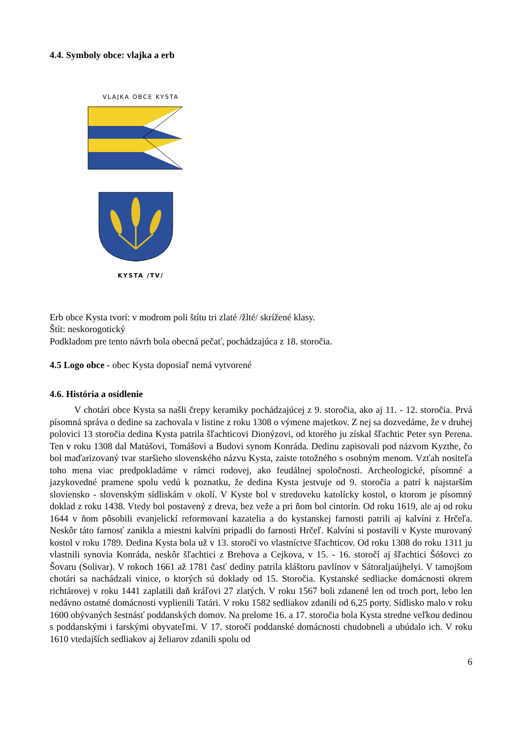4.4. Symboly obce: vlajka a erb
VLAJKA OBCE KYSTA
KYSTA /TV/
Erb obce Kysta tvorí: v modrom poli štítu tri zlaté /žlté/ skrížené klasy.
Štít: neskorogotický
Podkladom pre tento návrh bola obecná pečať, pochádzajúca z 18. storočia.
4.5 Logo obce - obec Kysta doposiaľ nemá vytvorené
4.6. História a osídlenie
V chotári obce Kysta sa našli črepy keramiky pochádzajúcej z 9. storočia, ako aj 11. - 12. storočia. Prvá písomná správa o dedine sa zachovala v listine z roku 1308 o výmene majetkov. Z nej sa dozvedáme, že v druhej polovici 13 storočia dedina Kysta patrila šľachticovi Dionýzovi, od ktorého ju získal šľachtic Peter syn Perena. Ten v roku 1308 dal Matúšovi, Tomášovi a Budovi synom Konráda. Dedinu zapisovali pod názvom Kyzthe, čo bol maďarizovaný tvar staršieho slovenského názvu Kysta, zaiste totožného s osobným menom. Vzťah nositeľa toho mena viac predpokladáme v rámci rodovej, ako feudálnej spoločnosti. Archeologické, písomné a jazykovedné pramene spolu vedú k poznatku, že dedina Kysta jestvuje od 9. storočia a patrí k najstarším sloviensko - slovenským sídliskám v okolí. V Kyste bol v stredoveku katolícky kostol, o ktorom je písomný doklad z roku 1438. Vtedy bol postavený z dreva, bez veže a pri ňom bol cintorín. Od roku 1619, ale aj od roku 1644 v ňom pôsobili evanjelickí reformovaní kazatelia a do kystanskej farnosti patrili aj kalvíni z Hrčeľa. Neskôr táto farnosť zanikla a miestni kalvíni pripadli do farnosti Hrčeľ. Kalvíni si postavili v Kyste murovaný kostol v roku 1789. Dedina Kysta bola už v 13. storočí vo vlastníctve šľachticov. Od roku 1308 do roku 1311 ju vlastnili synovia Konráda, neskôr šľachtici z Brehova a Cejkova, v 15. - 16. storočí aj šľachtici Šóšovci zo Šovaru (Solivar). V rokoch 1661 až 1781 časť dediny patrila kláštoru pavlínov v Sátoraljaújhelyi. V tamojšom chotári sa nachádzali vinice, o ktorých sú doklady od 15. Storočia. Kystanské sedliacke domácnosti okrem richtárovej v roku 1441 zaplatili daň kráľovi 27 zlatých. V roku 1567 boli zdanené len od troch port, lebo len nedávno ostatné domácnosti vyplienili Tatári. V roku 1582 sedliakov zdanili od 6,25 porty. Sídlisko malo v roku 1600 obývaných šestnásť poddanských domov. Na prelome 16. a 17. storočia bola Kysta stredne veľkou dedinou s poddanskými i farskými obyvateľmi. V 17. storočí poddanské domácnosti chudobneli a ubúdalo ich. V roku 1610 vtedajších sedliakov aj želiarov zdanili spolu od
6